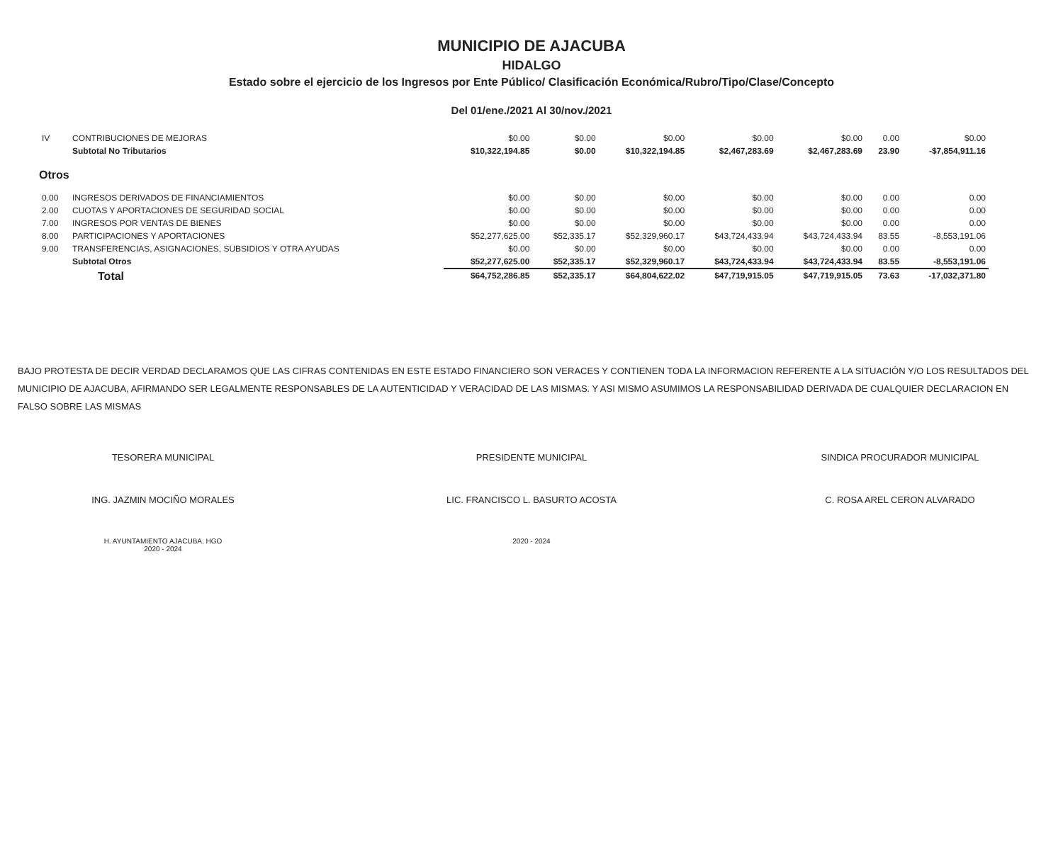MUNICIPIO DE AJACUBA
HIDALGO
Estado sobre el ejercicio de los Ingresos por Ente Público/ Clasificación Económica/Rubro/Tipo/Clase/Concepto
Del 01/ene./2021 Al 30/nov./2021
| IV | CONTRIBUCIONES DE MEJORAS | $0.00 | $0.00 | $0.00 | $0.00 | $0.00 | 0.00 | $0.00 |
| | Subtotal No Tributarios | $10,322,194.85 | $0.00 | $10,322,194.85 | $2,467,283.69 | $2,467,283.69 | 23.90 | -$7,854,911.16 |
| Otros | | | | | | | | |
| 0.00 | INGRESOS DERIVADOS DE FINANCIAMIENTOS | $0.00 | $0.00 | $0.00 | $0.00 | $0.00 | 0.00 | 0.00 |
| 2.00 | CUOTAS Y APORTACIONES DE SEGURIDAD SOCIAL | $0.00 | $0.00 | $0.00 | $0.00 | $0.00 | 0.00 | 0.00 |
| 7.00 | INGRESOS POR VENTAS DE BIENES | $0.00 | $0.00 | $0.00 | $0.00 | $0.00 | 0.00 | 0.00 |
| 8.00 | PARTICIPACIONES Y APORTACIONES | $52,277,625.00 | $52,335.17 | $52,329,960.17 | $43,724,433.94 | $43,724,433.94 | 83.55 | -8,553,191.06 |
| 9.00 | TRANSFERENCIAS, ASIGNACIONES, SUBSIDIOS Y OTRA AYUDAS | $0.00 | $0.00 | $0.00 | $0.00 | $0.00 | 0.00 | 0.00 |
| | Subtotal Otros | $52,277,625.00 | $52,335.17 | $52,329,960.17 | $43,724,433.94 | $43,724,433.94 | 83.55 | -8,553,191.06 |
| | Total | $64,752,286.85 | $52,335.17 | $64,804,622.02 | $47,719,915.05 | $47,719,915.05 | 73.63 | -17,032,371.80 |
BAJO PROTESTA DE DECIR VERDAD DECLARAMOS QUE LAS CIFRAS CONTENIDAS EN ESTE ESTADO FINANCIERO SON VERACES Y CONTIENEN TODA LA INFORMACION REFERENTE A LA SITUACIÓN Y/O LOS RESULTADOS DEL MUNICIPIO DE AJACUBA, AFIRMANDO SER LEGALMENTE RESPONSABLES DE LA AUTENTICIDAD Y VERACIDAD DE LAS MISMAS. Y ASI MISMO ASUMIMOS LA RESPONSABILIDAD DERIVADA DE CUALQUIER DECLARACION EN FALSO SOBRE LAS MISMAS
TESORERA MUNICIPAL
ING. JAZMIN MOCIÑO MORALES
H. AYUNTAMIENTO AJACUBA, HGO
2020 - 2024
PRESIDENTE MUNICIPAL
LIC. FRANCISCO L. BASURTO ACOSTA
2020 - 2024
SINDICA PROCURADOR MUNICIPAL
C. ROSA AREL CERON ALVARADO